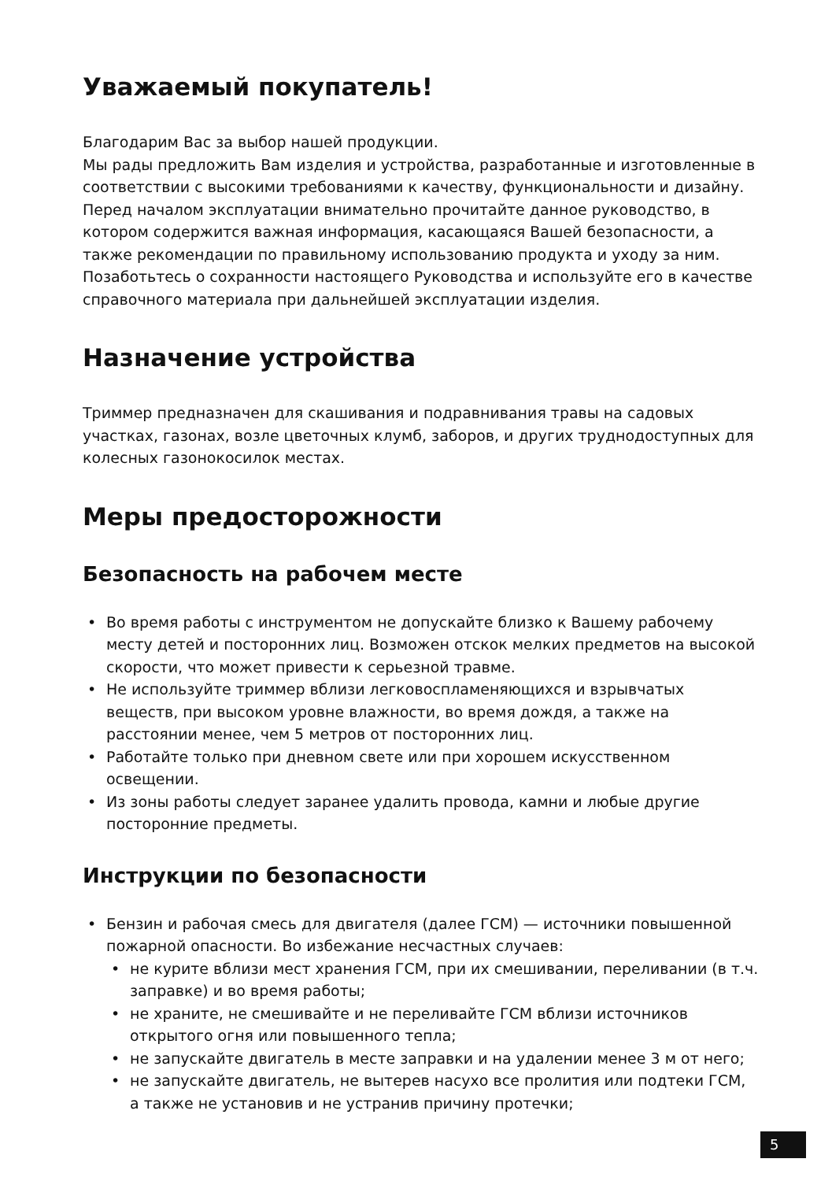Уважаемый покупатель!
Благодарим Вас за выбор нашей продукции.
Мы рады предложить Вам изделия и устройства, разработанные и изготовленные в соответствии с высокими требованиями к качеству, функциональности и дизайну. Перед началом эксплуатации внимательно прочитайте данное руководство, в котором содержится важная информация, касающаяся Вашей безопасности, а также рекомендации по правильному использованию продукта и уходу за ним. Позаботьтесь о сохранности настоящего Руководства и используйте его в качестве справочного материала при дальнейшей эксплуатации изделия.
Назначение устройства
Триммер предназначен для скашивания и подравнивания травы на садовых участках, газонах, возле цветочных клумб, заборов, и других труднодоступных для колесных газонокосилок местах.
Меры предосторожности
Безопасность на рабочем месте
• Во время работы с инструментом не допускайте близко к Вашему рабочему месту детей и посторонних лиц. Возможен отскок мелких предметов на высокой скорости, что может привести к серьезной травме.
• Не используйте триммер вблизи легковоспламеняющихся и взрывчатых веществ, при высоком уровне влажности, во время дождя, а также на расстоянии менее, чем 5 метров от посторонних лиц.
• Работайте только при дневном свете или при хорошем искусственном освещении.
• Из зоны работы следует заранее удалить провода, камни и любые другие посторонние предметы.
Инструкции по безопасности
• Бензин и рабочая смесь для двигателя (далее ГСМ) — источники повышенной пожарной опасности. Во избежание несчастных случаев:
• не курите вблизи мест хранения ГСМ, при их смешивании, переливании (в т.ч. заправке) и во время работы;
• не храните, не смешивайте и не переливайте ГСМ вблизи источников открытого огня или повышенного тепла;
• не запускайте двигатель в месте заправки и на удалении менее 3 м от него;
• не запускайте двигатель, не вытерев насухо все пролития или подтеки ГСМ, а также не установив и не устранив причину протечки;
5